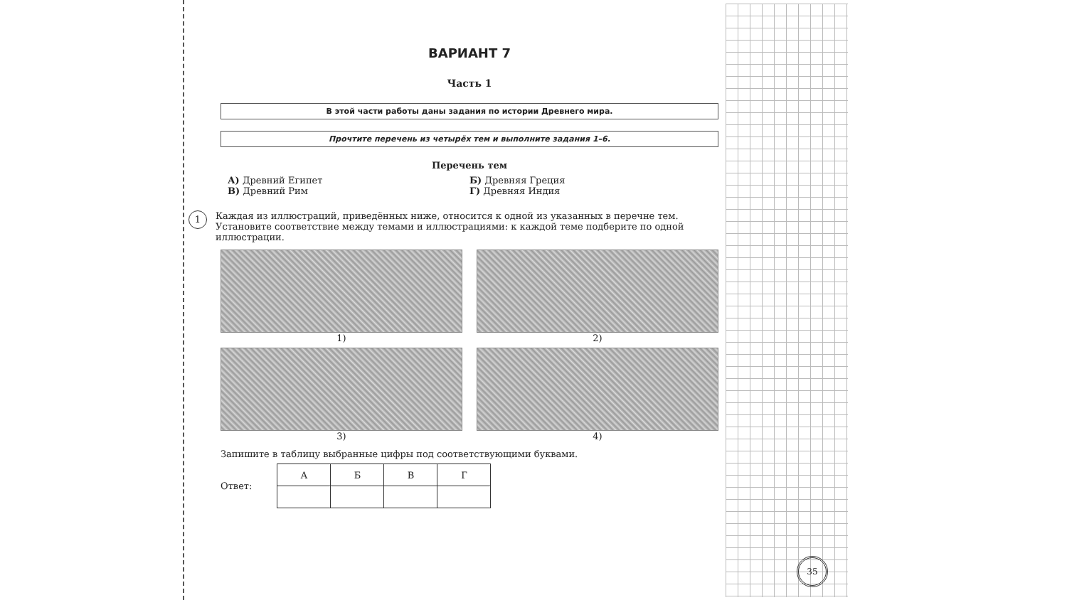ВАРИАНТ 7
Часть 1
В этой части работы даны задания по истории Древнего мира.
Прочтите перечень из четырёх тем и выполните задания 1–6.
Перечень тем
А) Древний Египет
Б) Древняя Греция
В) Древний Рим
Г) Древняя Индия
1
Каждая из иллюстраций, приведённых ниже, относится к одной из указанных в перечне тем. Установите соответствие между темами и иллюстрациями: к каждой теме подберите по одной иллюстрации.
1)
2)
3)
4)
Запишите в таблицу выбранные цифры под соответствующими буквами.
Ответ:
| А | Б | В | Г |
| --- | --- | --- | --- |
35